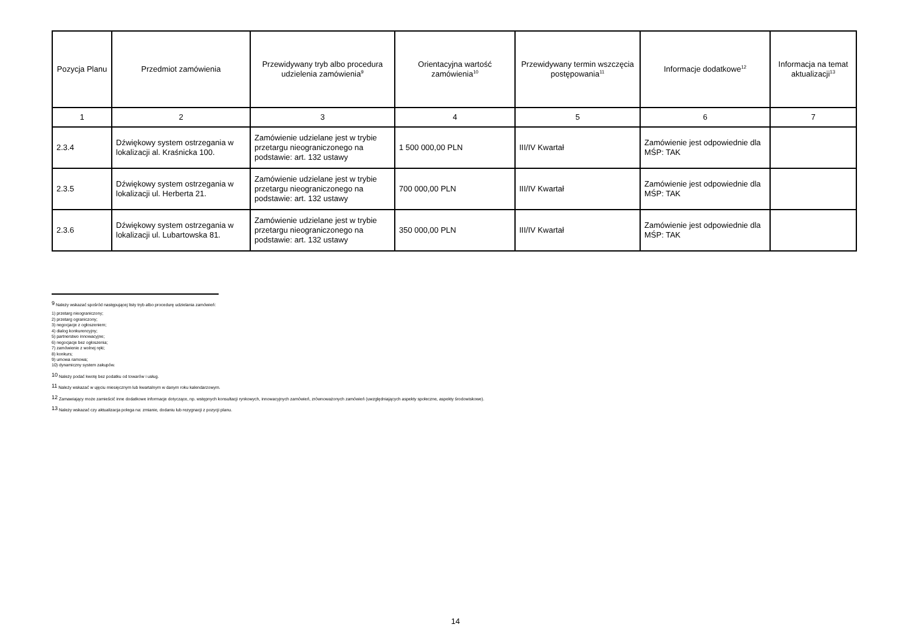| Pozycja Planu | Przedmiot zamówienia | Przewidywany tryb albo procedura udzielenia zamówienia<sup>9</sup> | Orientacyjna wartość zamówienia<sup>10</sup> | Przewidywany termin wszczęcia postępowania<sup>11</sup> | Informacje dodatkowe<sup>12</sup> | Informacja na temat aktualizacji<sup>13</sup> |
| --- | --- | --- | --- | --- | --- | --- |
| 1 | 2 | 3 | 4 | 5 | 6 | 7 |
| 2.3.4 | Dźwiękowy system ostrzegania w lokalizacji al. Kraśnicka 100. | Zamówienie udzielane jest w trybie przetargu nieograniczonego na podstawie: art. 132 ustawy | 1 500 000,00 PLN | III/IV Kwartał | Zamówienie jest odpowiednie dla MŚP: TAK | |
| 2.3.5 | Dźwiękowy system ostrzegania w lokalizacji ul. Herberta 21. | Zamówienie udzielane jest w trybie przetargu nieograniczonego na podstawie: art. 132 ustawy | 700 000,00 PLN | III/IV Kwartał | Zamówienie jest odpowiednie dla MŚP: TAK | |
| 2.3.6 | Dźwiękowy system ostrzegania w lokalizacji ul. Lubartowska 81. | Zamówienie udzielane jest w trybie przetargu nieograniczonego na podstawie: art. 132 ustawy | 350 000,00 PLN | III/IV Kwartał | Zamówienie jest odpowiednie dla MŚP: TAK | |
<sup>9</sup> Należy wskazać spośród następującej listy tryb albo procedurę udzielania zamówień:
1) przetarg nieograniczony;
2) przetarg ograniczony;
3) negocjacje z ogłoszeniem;
4) dialog konkurencyjny;
5) partnerstwo innowacyjne;
6) negocjacje bez ogłoszenia;
7) zamówienie z wolnej ręki;
8) konkurs;
9) umowa ramowa;
10) dynamiczny system zakupów.
<sup>10</sup> Należy podać kwotę bez podatku od towarów i usług.
<sup>11</sup> Należy wskazać w ujęciu miesięcznym lub kwartalnym w danym roku kalendarzowym.
<sup>12</sup> Zamawiający może zamieścić inne dodatkowe informacje dotyczące, np. wstępnych konsultacji rynkowych, innowacyjnych zamówień, zrównoważonych zamówień (uwzględniających aspekty społeczne, aspekty środowiskowe).
<sup>13</sup> Należy wskazać czy aktualizacja polega na: zmianie, dodaniu lub rezygnacji z pozycji planu.
14